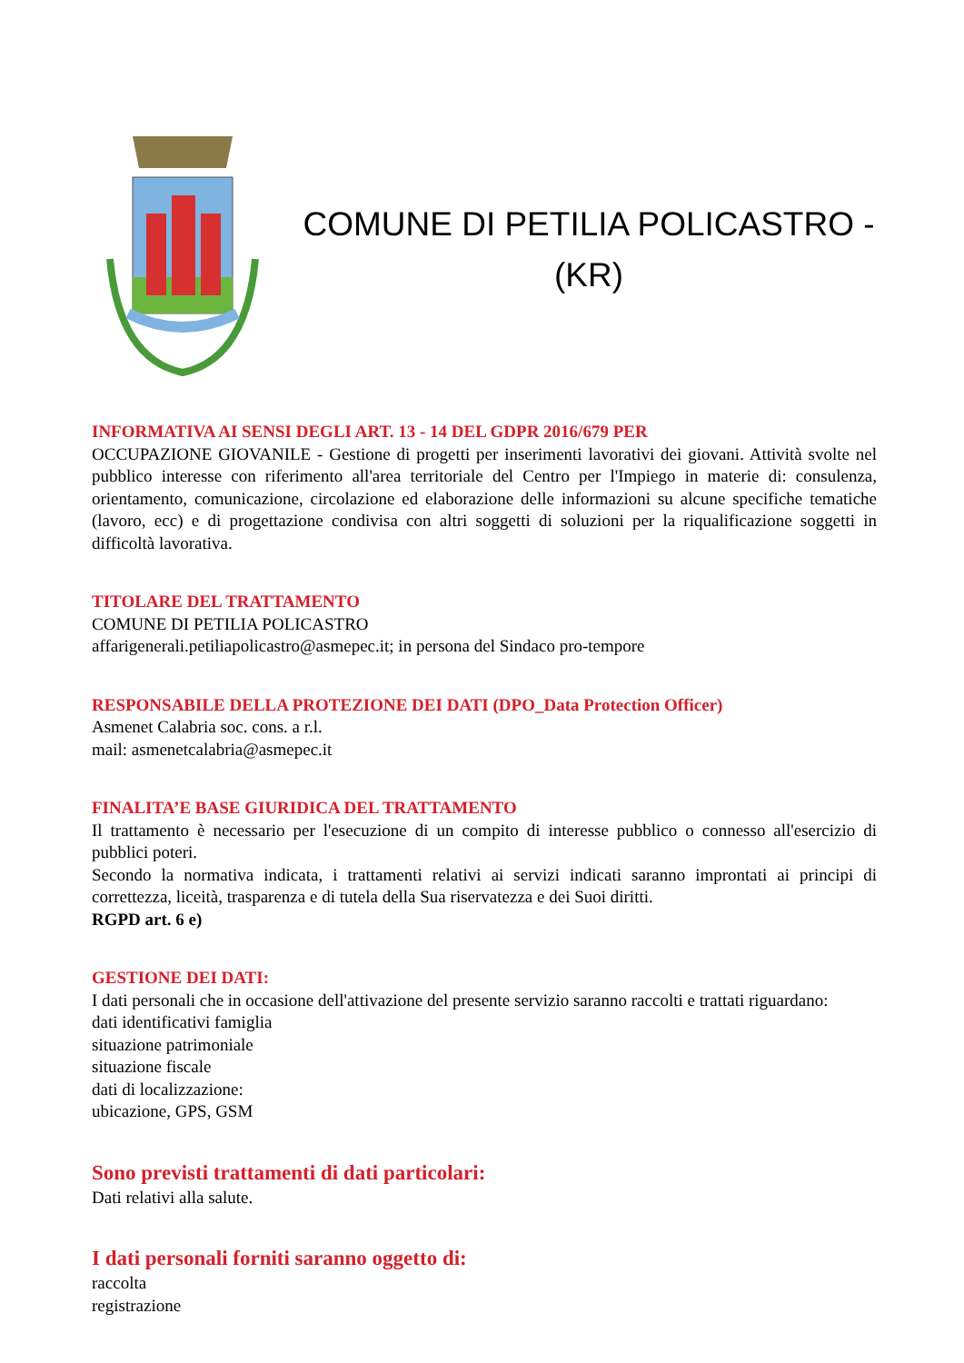COMUNE DI PETILIA POLICASTRO -
(KR)
INFORMATIVA AI SENSI DEGLI ART. 13 - 14 DEL GDPR 2016/679 PER
OCCUPAZIONE GIOVANILE - Gestione di progetti per inserimenti lavorativi dei giovani. Attività svolte nel pubblico interesse con riferimento all'area territoriale del Centro per l'Impiego in materie di: consulenza, orientamento, comunicazione, circolazione ed elaborazione delle informazioni su alcune specifiche tematiche (lavoro, ecc) e di progettazione condivisa con altri soggetti di soluzioni per la riqualificazione soggetti in difficoltà lavorativa.
TITOLARE DEL TRATTAMENTO
COMUNE DI PETILIA POLICASTRO
affarigenerali.petiliapolicastro@asmepec.it; in persona del Sindaco pro-tempore
RESPONSABILE DELLA PROTEZIONE DEI DATI (DPO_Data Protection Officer)
Asmenet Calabria soc. cons. a r.l.
mail: asmenetcalabria@asmepec.it
FINALITA’E BASE GIURIDICA DEL TRATTAMENTO
Il trattamento è necessario per l'esecuzione di un compito di interesse pubblico o connesso all'esercizio di pubblici poteri.
Secondo la normativa indicata, i trattamenti relativi ai servizi indicati saranno improntati ai principi di correttezza, liceità, trasparenza e di tutela della Sua riservatezza e dei Suoi diritti.
RGPD art. 6 e)
GESTIONE DEI DATI:
I dati personali che in occasione dell'attivazione del presente servizio saranno raccolti e trattati riguardano:
dati identificativi famiglia
situazione patrimoniale
situazione fiscale
dati di localizzazione:
ubicazione, GPS, GSM
Sono previsti trattamenti di dati particolari:
Dati relativi alla salute.
I dati personali forniti saranno oggetto di:
raccolta
registrazione